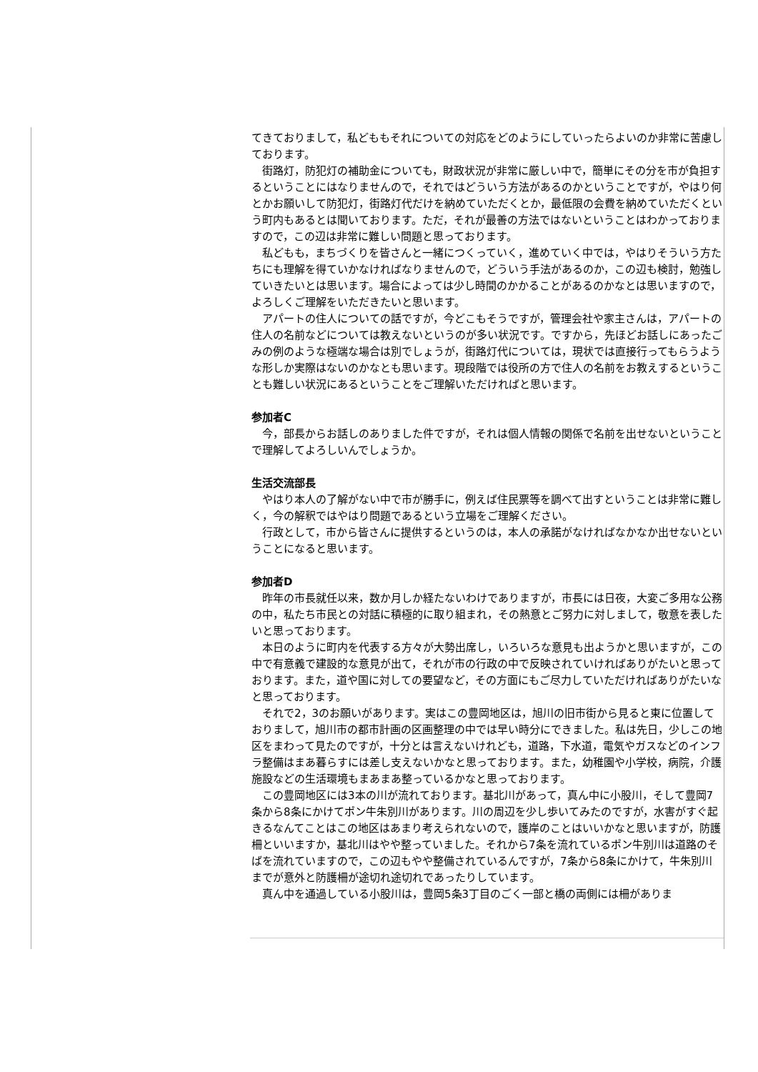てきておりまして，私どももそれについての対応をどのようにしていったらよいのか非常に苦慮しております。
　街路灯，防犯灯の補助金についても，財政状況が非常に厳しい中で，簡単にその分を市が負担するということにはなりませんので，それではどういう方法があるのかということですが，やはり何とかお願いして防犯灯，街路灯代だけを納めていただくとか，最低限の会費を納めていただくという町内もあるとは聞いております。ただ，それが最善の方法ではないということはわかっておりますので，この辺は非常に難しい問題と思っております。
　私どもも，まちづくりを皆さんと一緒につくっていく，進めていく中では，やはりそういう方たちにも理解を得ていかなければなりませんので，どういう手法があるのか，この辺も検討，勉強していきたいとは思います。場合によっては少し時間のかかることがあるのかなとは思いますので，よろしくご理解をいただきたいと思います。
　アパートの住人についての話ですが，今どこもそうですが，管理会社や家主さんは，アパートの住人の名前などについては教えないというのが多い状況です。ですから，先ほどお話しにあったごみの例のような極端な場合は別でしょうが，街路灯代については，現状では直接行ってもらうような形しか実際はないのかなとも思います。現段階では役所の方で住人の名前をお教えするということも難しい状況にあるということをご理解いただければと思います。
参加者C
　今，部長からお話しのありました件ですが，それは個人情報の関係で名前を出せないということで理解してよろしいんでしょうか。
生活交流部長
　やはり本人の了解がない中で市が勝手に，例えば住民票等を調べて出すということは非常に難しく，今の解釈ではやはり問題であるという立場をご理解ください。
　行政として，市から皆さんに提供するというのは，本人の承諾がなければなかなか出せないということになると思います。
参加者D
　昨年の市長就任以来，数か月しか経たないわけでありますが，市長には日夜，大変ご多用な公務の中，私たち市民との対話に積極的に取り組まれ，その熱意とご努力に対しまして，敬意を表したいと思っております。
　本日のように町内を代表する方々が大勢出席し，いろいろな意見も出ようかと思いますが，この中で有意義で建設的な意見が出て，それが市の行政の中で反映されていければありがたいと思っております。また，道や国に対しての要望など，その方面にもご尽力していただければありがたいなと思っております。
　それで2，3のお願いがあります。実はこの豊岡地区は，旭川の旧市街から見ると東に位置しておりまして，旭川市の都市計画の区画整理の中では早い時分にできました。私は先日，少しこの地区をまわって見たのですが，十分とは言えないけれども，道路，下水道，電気やガスなどのインフラ整備はまあ暮らすには差し支えないかなと思っております。また，幼稚園や小学校，病院，介護施設などの生活環境もまあまあ整っているかなと思っております。
　この豊岡地区には3本の川が流れております。基北川があって，真ん中に小股川，そして豊岡7条から8条にかけてポン牛朱別川があります。川の周辺を少し歩いてみたのですが，水害がすぐ起きるなんてことはこの地区はあまり考えられないので，護岸のことはいいかなと思いますが，防護柵といいますか，基北川はやや整っていました。それから7条を流れているポン牛別川は道路のそばを流れていますので，この辺もやや整備されているんですが，7条から8条にかけて，牛朱別川までが意外と防護柵が途切れ途切れであったりしています。
　真ん中を通過している小股川は，豊岡5条3丁目のごく一部と橋の両側には柵がありま